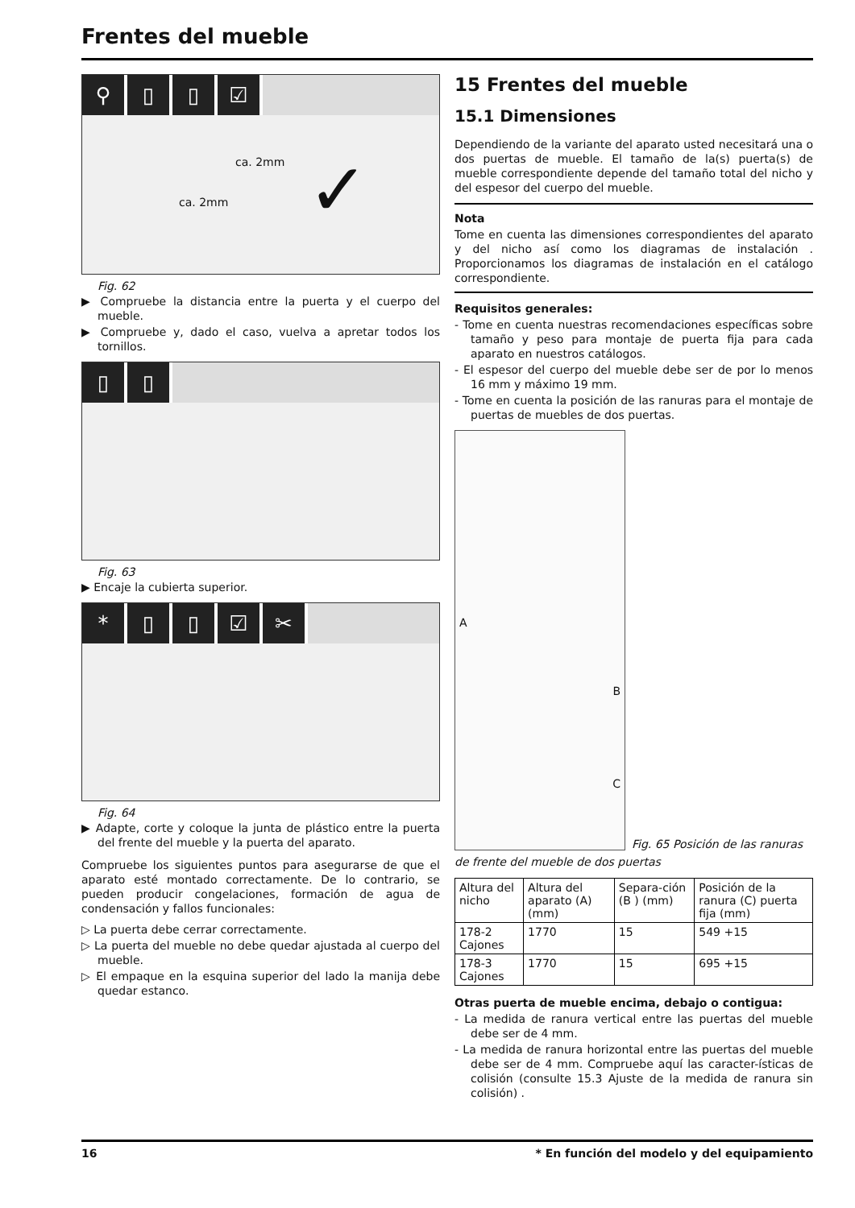Frentes del mueble
⚲ ▯ ▯ ☑
ca. 2mm
ca. 2mm ✓
Fig. 62
▶ Compruebe la distancia entre la puerta y el cuerpo del mueble.
▶ Compruebe y, dado el caso, vuelva a apretar todos los tornillos.
▯ ▯
Fig. 63
▶ Encaje la cubierta superior.
* ▯ ▯ ☑ ✂
Fig. 64
▶ Adapte, corte y coloque la junta de plástico entre la puerta del frente del mueble y la puerta del aparato.
Compruebe los siguientes puntos para asegurarse de que el aparato esté montado correctamente. De lo contrario, se pueden producir congelaciones, formación de agua de condensación y fallos funcionales:
▷ La puerta debe cerrar correctamente.
▷ La puerta del mueble no debe quedar ajustada al cuerpo del mueble.
▷ El empaque en la esquina superior del lado la manija debe quedar estanco.
15 Frentes del mueble
15.1 Dimensiones
Dependiendo de la variante del aparato usted necesitará una o dos puertas de mueble. El tamaño de la(s) puerta(s) de mueble correspondiente depende del tamaño total del nicho y del espesor del cuerpo del mueble.
Nota
Tome en cuenta las dimensiones correspondientes del aparato y del nicho así como los diagramas de instalación . Proporcionamos los diagramas de instalación en el catálogo correspondiente.
Requisitos generales:
- Tome en cuenta nuestras recomendaciones específicas sobre tamaño y peso para montaje de puerta fija para cada aparato en nuestros catálogos.
- El espesor del cuerpo del mueble debe ser de por lo menos 16 mm y máximo 19 mm.
- Tome en cuenta la posición de las ranuras para el montaje de puertas de muebles de dos puertas.
A
B
C
Fig. 65 Posición de las ranuras
de frente del mueble de dos puertas
| Altura del nicho | Altura del aparato (A) (mm) | Separa-ción (B ) (mm) | Posición de la ranura (C) puerta fija (mm) |
| --- | --- | --- | --- |
| 178-2 Cajones | 1770 | 15 | 549 +15 |
| 178-3 Cajones | 1770 | 15 | 695 +15 |
Otras puerta de mueble encima, debajo o contigua:
- La medida de ranura vertical entre las puertas del mueble debe ser de 4 mm.
- La medida de ranura horizontal entre las puertas del mueble debe ser de 4 mm. Compruebe aquí las caracter-ísticas de colisión (consulte 15.3 Ajuste de la medida de ranura sin colisión) .
16 * En función del modelo y del equipamiento